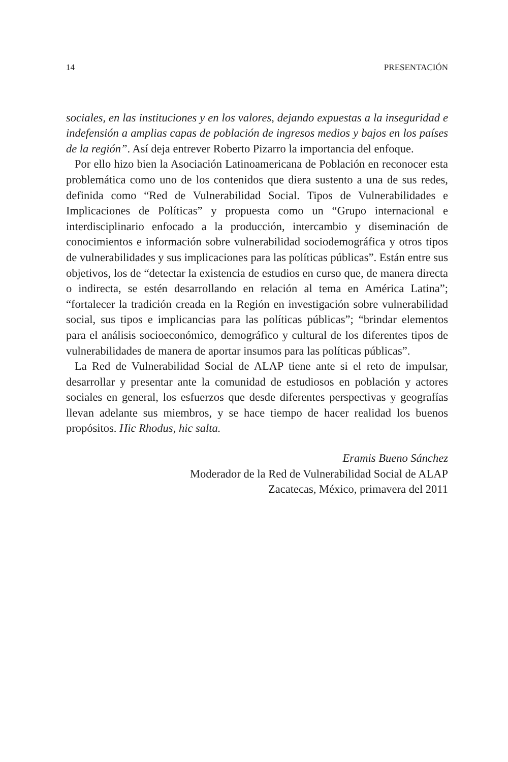14 PRESENTACIÓN
sociales, en las instituciones y en los valores, dejando expuestas a la inseguridad e indefensión a amplias capas de población de ingresos medios y bajos en los países de la región”. Así deja entrever Roberto Pizarro la importancia del enfoque.
Por ello hizo bien la Asociación Latinoamericana de Población en reconocer esta problemática como uno de los contenidos que diera sustento a una de sus redes, definida como “Red de Vulnerabilidad Social. Tipos de Vulnerabilidades e Implicaciones de Políticas” y propuesta como un “Grupo internacional e interdisciplinario enfocado a la producción, intercambio y diseminación de conocimientos e información sobre vulnerabilidad sociodemográfica y otros tipos de vulnerabilidades y sus implicaciones para las políticas públicas”. Están entre sus objetivos, los de “detectar la existencia de estudios en curso que, de manera directa o indirecta, se estén desarrollando en relación al tema en América Latina”; “fortalecer la tradición creada en la Región en investigación sobre vulnerabilidad social, sus tipos e implicancias para las políticas públicas”; “brindar elementos para el análisis socioeconómico, demográfico y cultural de los diferentes tipos de vulnerabilidades de manera de aportar insumos para las políticas públicas”.
La Red de Vulnerabilidad Social de ALAP tiene ante si el reto de impulsar, desarrollar y presentar ante la comunidad de estudiosos en población y actores sociales en general, los esfuerzos que desde diferentes perspectivas y geografías llevan adelante sus miembros, y se hace tiempo de hacer realidad los buenos propósitos. Hic Rhodus, hic salta.
Eramis Bueno Sánchez
Moderador de la Red de Vulnerabilidad Social de ALAP
Zacatecas, México, primavera del 2011